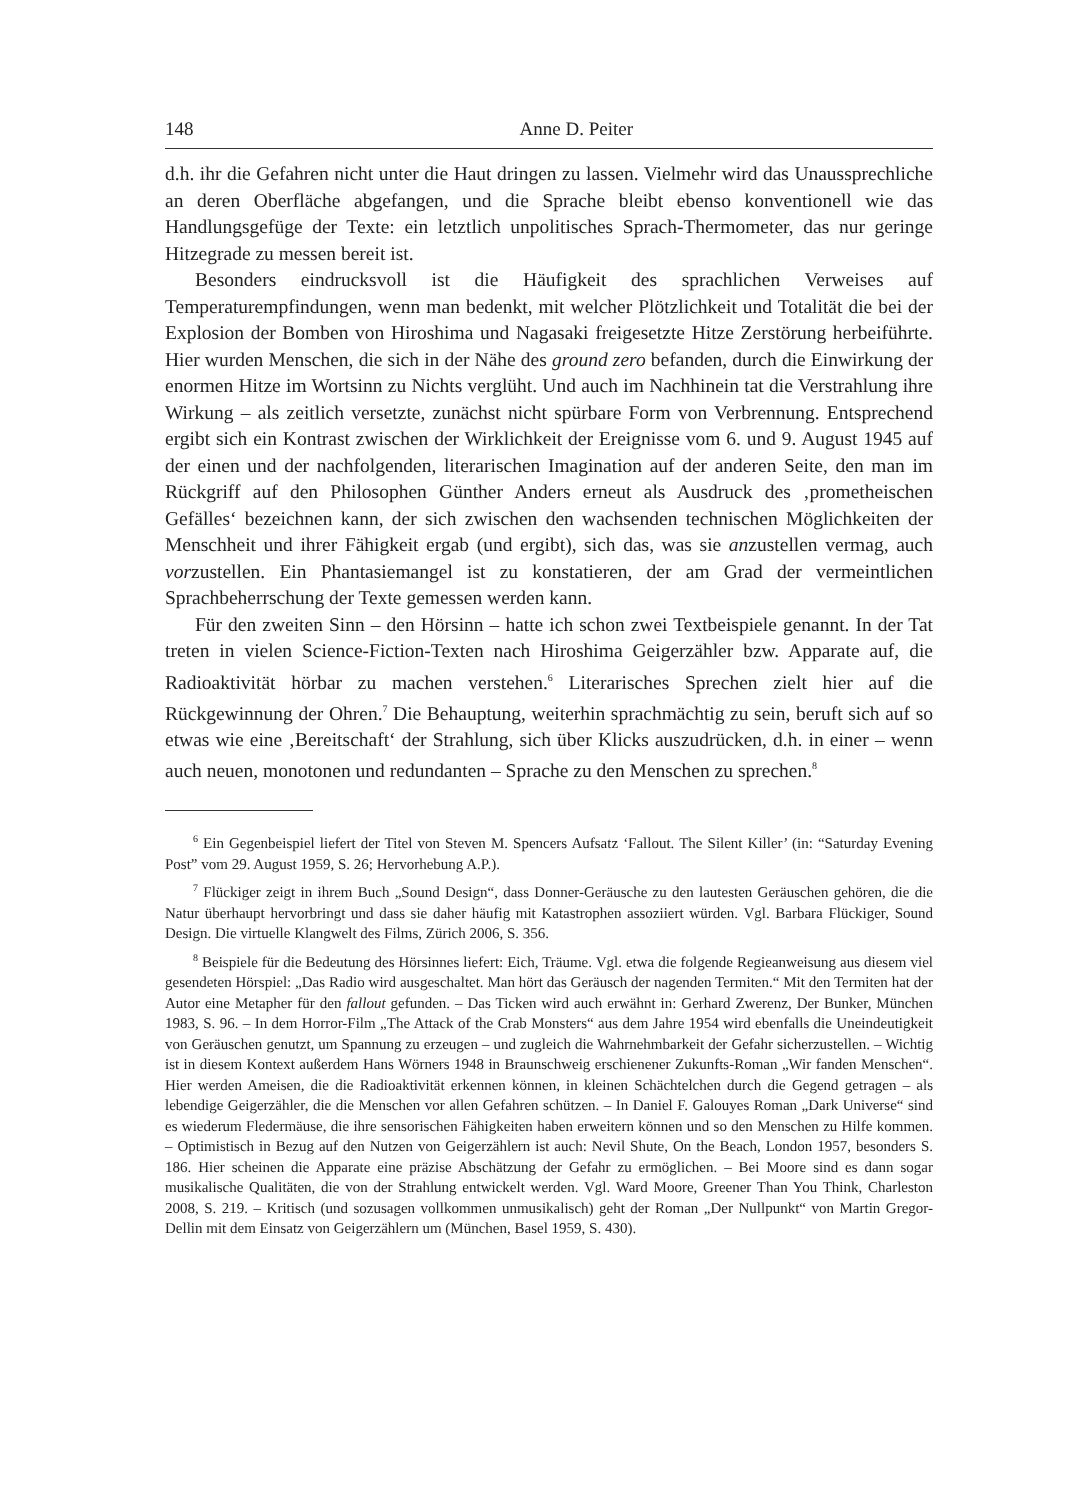148 Anne D. Peiter
d.h. ihr die Gefahren nicht unter die Haut dringen zu lassen. Vielmehr wird das Unaussprechliche an deren Oberfläche abgefangen, und die Sprache bleibt ebenso konventionell wie das Handlungsgefüge der Texte: ein letztlich unpolitisches Sprach-Thermometer, das nur geringe Hitzegrade zu messen bereit ist.
Besonders eindrucksvoll ist die Häufigkeit des sprachlichen Verweises auf Temperaturempfindungen, wenn man bedenkt, mit welcher Plötzlichkeit und Totalität die bei der Explosion der Bomben von Hiroshima und Nagasaki freigesetzte Hitze Zerstörung herbeiführte. Hier wurden Menschen, die sich in der Nähe des ground zero befanden, durch die Einwirkung der enormen Hitze im Wortsinn zu Nichts verglüht. Und auch im Nachhinein tat die Verstrahlung ihre Wirkung – als zeitlich versetzte, zunächst nicht spürbare Form von Verbrennung. Entsprechend ergibt sich ein Kontrast zwischen der Wirklichkeit der Ereignisse vom 6. und 9. August 1945 auf der einen und der nachfolgenden, literarischen Imagination auf der anderen Seite, den man im Rückgriff auf den Philosophen Günther Anders erneut als Ausdruck des ‚prometheischen Gefälles‘ bezeichnen kann, der sich zwischen den wachsenden technischen Möglichkeiten der Menschheit und ihrer Fähigkeit ergab (und ergibt), sich das, was sie anzustellen vermag, auch vorzustellen. Ein Phantasiemangel ist zu konstatieren, der am Grad der vermeintlichen Sprachbeherrschung der Texte gemessen werden kann.
Für den zweiten Sinn – den Hörsinn – hatte ich schon zwei Textbeispiele genannt. In der Tat treten in vielen Science-Fiction-Texten nach Hiroshima Geigerzähler bzw. Apparate auf, die Radioaktivität hörbar zu machen verstehen.<sup>6</sup> Literarisches Sprechen zielt hier auf die Rückgewinnung der Ohren.<sup>7</sup> Die Behauptung, weiterhin sprachmächtig zu sein, beruft sich auf so etwas wie eine ‚Bereitschaft‘ der Strahlung, sich über Klicks auszudrücken, d.h. in einer – wenn auch neuen, monotonen und redundanten – Sprache zu den Menschen zu sprechen.<sup>8</sup>
<sup>6</sup> Ein Gegenbeispiel liefert der Titel von Steven M. Spencers Aufsatz ‘Fallout. The Silent Killer’ (in: “Saturday Evening Post” vom 29. August 1959, S. 26; Hervorhebung A.P.).
<sup>7</sup> Flückiger zeigt in ihrem Buch „Sound Design“, dass Donner-Geräusche zu den lautesten Geräuschen gehören, die die Natur überhaupt hervorbringt und dass sie daher häufig mit Katastrophen assoziiert würden. Vgl. Barbara Flückiger, Sound Design. Die virtuelle Klangwelt des Films, Zürich 2006, S. 356.
<sup>8</sup> Beispiele für die Bedeutung des Hörsinnes liefert: Eich, Träume. Vgl. etwa die folgende Regieanweisung aus diesem viel gesendeten Hörspiel: „Das Radio wird ausgeschaltet. Man hört das Geräusch der nagenden Termiten.“ Mit den Termiten hat der Autor eine Metapher für den fallout gefunden. – Das Ticken wird auch erwähnt in: Gerhard Zwerenz, Der Bunker, München 1983, S. 96. – In dem Horror-Film „The Attack of the Crab Monsters“ aus dem Jahre 1954 wird ebenfalls die Uneindeutigkeit von Geräuschen genutzt, um Spannung zu erzeugen – und zugleich die Wahrnehmbarkeit der Gefahr sicherzustellen. – Wichtig ist in diesem Kontext außerdem Hans Wörners 1948 in Braunschweig erschienener Zukunfts-Roman „Wir fanden Menschen“. Hier werden Ameisen, die die Radioaktivität erkennen können, in kleinen Schächtelchen durch die Gegend getragen – als lebendige Geigerzähler, die die Menschen vor allen Gefahren schützen. – In Daniel F. Galouyes Roman „Dark Universe“ sind es wiederum Fledermäuse, die ihre sensorischen Fähigkeiten haben erweitern können und so den Menschen zu Hilfe kommen. – Optimistisch in Bezug auf den Nutzen von Geigerzählern ist auch: Nevil Shute, On the Beach, London 1957, besonders S. 186. Hier scheinen die Apparate eine präzise Abschätzung der Gefahr zu ermöglichen. – Bei Moore sind es dann sogar musikalische Qualitäten, die von der Strahlung entwickelt werden. Vgl. Ward Moore, Greener Than You Think, Charleston 2008, S. 219. – Kritisch (und sozusagen vollkommen unmusikalisch) geht der Roman „Der Nullpunkt“ von Martin Gregor-Dellin mit dem Einsatz von Geigerzählern um (München, Basel 1959, S. 430).